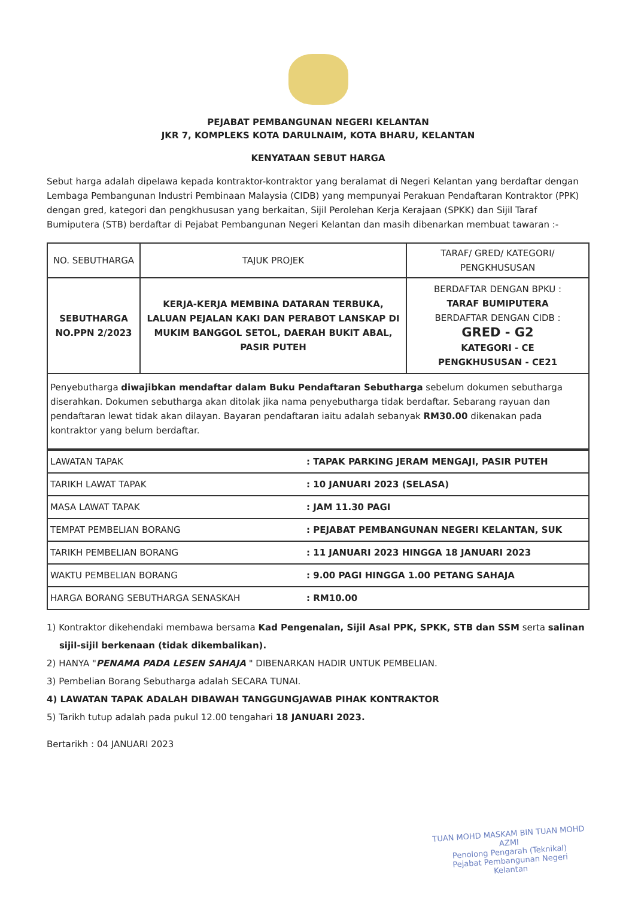PEJABAT PEMBANGUNAN NEGERI KELANTAN
JKR 7, KOMPLEKS KOTA DARULNAIM, KOTA BHARU, KELANTAN
KENYATAAN SEBUT HARGA
Sebut harga adalah dipelawa kepada kontraktor-kontraktor yang beralamat di Negeri Kelantan yang berdaftar dengan Lembaga Pembangunan Industri Pembinaan Malaysia (CIDB) yang mempunyai Perakuan Pendaftaran Kontraktor (PPK) dengan gred, kategori dan pengkhususan yang berkaitan, Sijil Perolehan Kerja Kerajaan (SPKK) dan Sijil Taraf Bumiputera (STB) berdaftar di Pejabat Pembangunan Negeri Kelantan dan masih dibenarkan membuat tawaran :-
| NO. SEBUTHARGA | TAJUK PROJEK | TARAF/ GRED/ KATEGORI/ PENGKHUSUSAN |
| SEBUTHARGA NO.PPN 2/2023 | KERJA-KERJA MEMBINA DATARAN TERBUKA, LALUAN PEJALAN KAKI DAN PERABOT LANSKAP DI MUKIM BANGGOL SETOL, DAERAH BUKIT ABAL, PASIR PUTEH | BERDAFTAR DENGAN BPKU : TARAF BUMIPUTERA BERDAFTAR DENGAN CIDB : GRED - G2 KATEGORI - CE PENGKHUSUSAN - CE21 |
| Penyebutharga diwajibkan mendaftar dalam Buku Pendaftaran Sebutharga sebelum dokumen sebutharga diserahkan. Dokumen sebutharga akan ditolak jika nama penyebutharga tidak berdaftar. Sebarang rayuan dan pendaftaran lewat tidak akan dilayan. Bayaran pendaftaran iaitu adalah sebanyak RM30.00 dikenakan pada kontraktor yang belum berdaftar. | | |
| LAWATAN TAPAK | : TAPAK PARKING JERAM MENGAJI, PASIR PUTEH |
| TARIKH LAWAT TAPAK | : 10 JANUARI 2023 (SELASA) |
| MASA LAWAT TAPAK | : JAM 11.30 PAGI |
| TEMPAT PEMBELIAN BORANG | : PEJABAT PEMBANGUNAN NEGERI KELANTAN, SUK |
| TARIKH PEMBELIAN BORANG | : 11 JANUARI 2023 HINGGA 18 JANUARI 2023 |
| WAKTU PEMBELIAN BORANG | : 9.00 PAGI HINGGA 1.00 PETANG SAHAJA |
| HARGA BORANG SEBUTHARGA SENASKAH | : RM10.00 |
1) Kontraktor dikehendaki membawa bersama Kad Pengenalan, Sijil Asal PPK, SPKK, STB dan SSM serta salinan
sijil-sijil berkenaan (tidak dikembalikan).
2) HANYA "PENAMA PADA LESEN SAHAJA " DIBENARKAN HADIR UNTUK PEMBELIAN.
3) Pembelian Borang Sebutharga adalah SECARA TUNAI.
4) LAWATAN TAPAK ADALAH DIBAWAH TANGGUNGJAWAB PIHAK KONTRAKTOR
5) Tarikh tutup adalah pada pukul 12.00 tengahari 18 JANUARI 2023.
Bertarikh : 04 JANUARI 2023
TUAN MOHD MASKAM BIN TUAN MOHD AZMI
Penolong Pengarah (Teknikal)
Pejabat Pembangunan Negeri
Kelantan